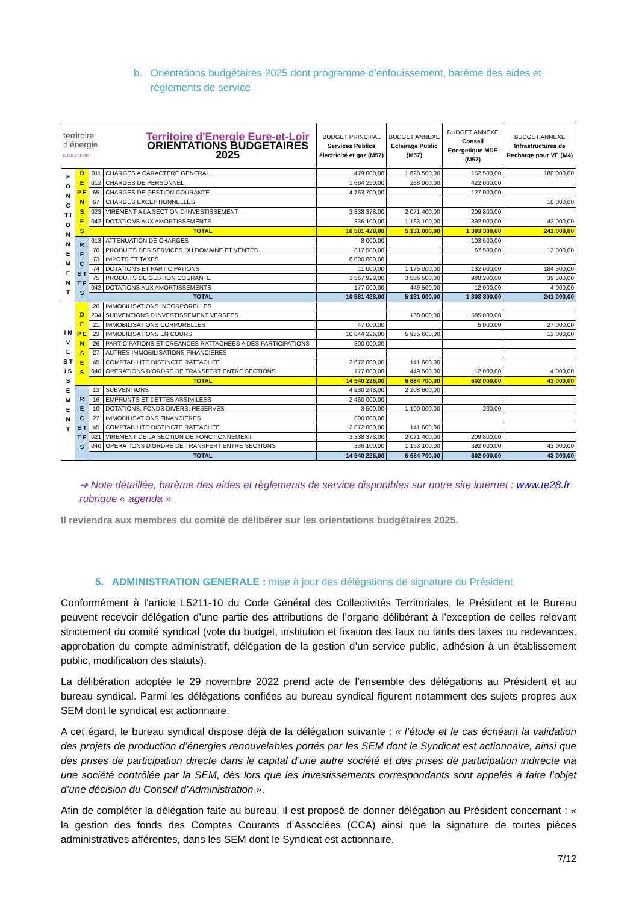b. Orientations budgétaires 2025 dont programme d’enfouissement, barème des aides et règlements de service
| territoire d’énergie EURE-ET-LOIR Territoire d'Energie Eure-et-Loir ORIENTATIONS BUDGETAIRES 2025 | | | | BUDGET PRINCIPAL Services Publics électricité et gaz (M57) | BUDGET ANNEXE Eclairage Public (M57) | BUDGET ANNEXE Conseil Energetique MDE (M57) | BUDGET ANNEXE Infrastructures de Recharge pour VE (M4) |
| --- | --- | --- | --- | --- | --- | --- | --- |
| F O N C T I O N N E M E N T | D E P E N S E S | 011 | CHARGES A CARACTERE GENERAL | 479 000,00 | 1 628 500,00 | 152 500,00 | 180 000,00 |
| | | 012 | CHARGES DE PERSONNEL | 1 664 250,00 | 268 000,00 | 422 000,00 | |
| | | 65 | CHARGES DE GESTION COURANTE | 4 763 700,00 | | 127 000,00 | |
| | | 67 | CHARGES EXCEPTIONNELLES | | | | 18 000,00 |
| | | 023 | VIREMENT A LA SECTION D'INVESTISSEMENT | 3 338 378,00 | 2 071 400,00 | 209 800,00 | |
| | | 042 | DOTATIONS AUX AMORTISSEMENTS | 336 100,00 | 1 163 100,00 | 392 000,00 | 43 000,00 |
| | | TOTAL | | 10 581 428,00 | 5 131 000,00 | 1 303 300,00 | 241 000,00 |
| | R E C E T T E S | 013 | ATTENUATION DE CHARGES | 8 000,00 | | 103 600,00 | |
| | | 70 | PRODUITS DES SERVICES DU DOMAINE ET VENTES | 817 500,00 | | 67 500,00 | 13 000,00 |
| | | 73 | IMPOTS ET TAXES | 6 000 000,00 | | | |
| | | 74 | DOTATIONS ET PARTICIPATIONS | 11 000,00 | 1 175 000,00 | 132 000,00 | 184 500,00 |
| | | 75 | PRODUITS DE GESTION COURANTE | 3 567 928,00 | 3 506 500,00 | 988 200,00 | 39 500,00 |
| | | 042 | DOTATIONS AUX AMORTISSEMENTS | 177 000,00 | 449 500,00 | 12 000,00 | 4 000,00 |
| | | TOTAL | | 10 581 428,00 | 5 131 000,00 | 1 303 300,00 | 241 000,00 |
| I N V E S T I S S E M E N T | D E P E N S E S | 20 | IMMOBILISATIONS INCORPORELLES | | | | |
| | | 204 | SUBVENTIONS D'INVESTISSEMENT VERSEES | | 138 000,00 | 585 000,00 | |
| | | 21 | IMMOBILISATIONS CORPORELLES | 47 000,00 | | 5 000,00 | 27 000,00 |
| | | 23 | IMMOBILISATIONS EN COURS | 10 844 226,00 | 5 955 600,00 | | 12 000,00 |
| | | 26 | PARTICIPATIONS ET CREANCES RATTACHEES A DES PARTICIPATIONS | 800 000,00 | | | |
| | | 27 | AUTRES IMMOBILISATIONS FINANCIERES | | | | |
| | | 45 | COMPTABILITE DISTINCTE RATTACHEE | 2 672 000,00 | 141 600,00 | | |
| | | 040 | OPERATIONS D'ORDRE DE TRANSFERT ENTRE SECTIONS | 177 000,00 | 449 500,00 | 12 000,00 | 4 000,00 |
| | | TOTAL | | 14 540 226,00 | 6 684 700,00 | 602 000,00 | 43 000,00 |
| | R E C E T T E S | 13 | SUBVENTIONS | 4 930 248,00 | 2 208 600,00 | | |
| | | 16 | EMPRUNTS ET DETTES ASSIMILEES | 2 460 000,00 | | | |
| | | 10 | DOTATIONS, FONDS DIVERS, RESERVES | 3 500,00 | 1 100 000,00 | 200,00 | |
| | | 27 | IMMOBILISATIONS FINANCIERES | 800 000,00 | | | |
| | | 45 | COMPTABILITE DISTINCTE RATTACHEE | 2 672 000,00 | 141 600,00 | | |
| | | 021 | VIREMENT DE LA SECTION DE FONCTIONNEMENT | 3 338 378,00 | 2 071 400,00 | 209 800,00 | |
| | | 040 | OPERATIONS D'ORDRE DE TRANSFERT ENTRE SECTIONS | 336 100,00 | 1 163 100,00 | 392 000,00 | 43 000,00 |
| | | TOTAL | | 14 540 226,00 | 6 684 700,00 | 602 000,00 | 43 000,00 |
➔ Note détaillée, barème des aides et règlements de service disponibles sur notre site internet : www.te28.fr rubrique « agenda »
Il reviendra aux membres du comité de délibérer sur les orientations budgétaires 2025.
5. ADMINISTRATION GENERALE : mise à jour des délégations de signature du Président
Conformément à l’article L5211-10 du Code Général des Collectivités Territoriales, le Président et le Bureau peuvent recevoir délégation d’une partie des attributions de l’organe délibérant à l’exception de celles relevant strictement du comité syndical (vote du budget, institution et fixation des taux ou tarifs des taxes ou redevances, approbation du compte administratif, délégation de la gestion d’un service public, adhésion à un établissement public, modification des statuts).
La délibération adoptée le 29 novembre 2022 prend acte de l’ensemble des délégations au Président et au bureau syndical. Parmi les délégations confiées au bureau syndical figurent notamment des sujets propres aux SEM dont le syndicat est actionnaire.
A cet égard, le bureau syndical dispose déjà de la délégation suivante : « l’étude et le cas échéant la validation des projets de production d’énergies renouvelables portés par les SEM dont le Syndicat est actionnaire, ainsi que des prises de participation directe dans le capital d’une autre société et des prises de participation indirecte via une société contrôlée par la SEM, dès lors que les investissements correspondants sont appelés à faire l’objet d’une décision du Conseil d’Administration ».
Afin de compléter la délégation faite au bureau, il est proposé de donner délégation au Président concernant : « la gestion des fonds des Comptes Courants d’Associées (CCA) ainsi que la signature de toutes pièces administratives afférentes, dans les SEM dont le Syndicat est actionnaire,
7/12